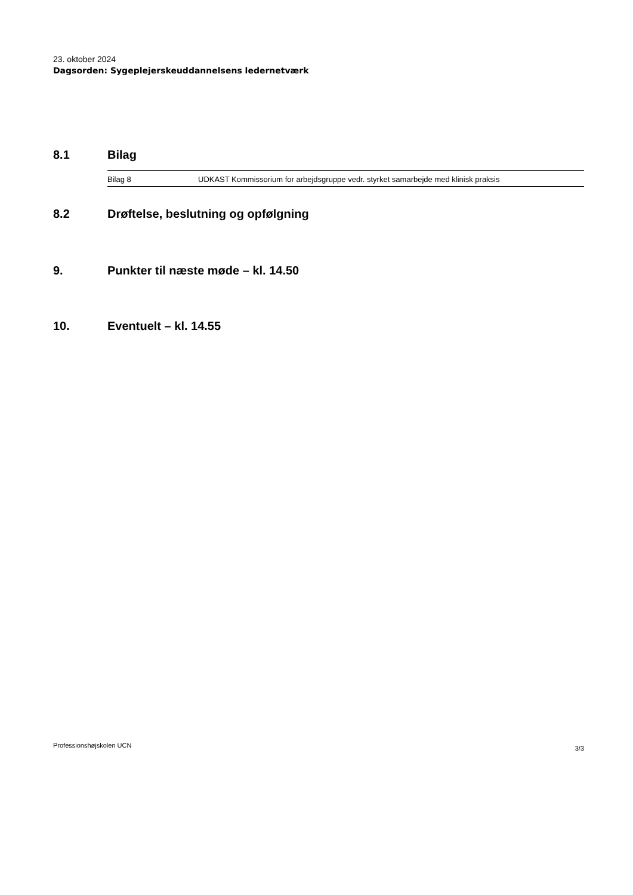23. oktober 2024
Dagsorden: Sygeplejerskeuddannelsens ledernetværk
8.1 Bilag
| Bilag 8 | UDKAST Kommissorium for arbejdsgruppe vedr. styrket samarbejde med klinisk praksis |
8.2 Drøftelse, beslutning og opfølgning
9. Punkter til næste møde – kl. 14.50
10. Eventuelt – kl. 14.55
Professionshøjskolen UCN 3/3